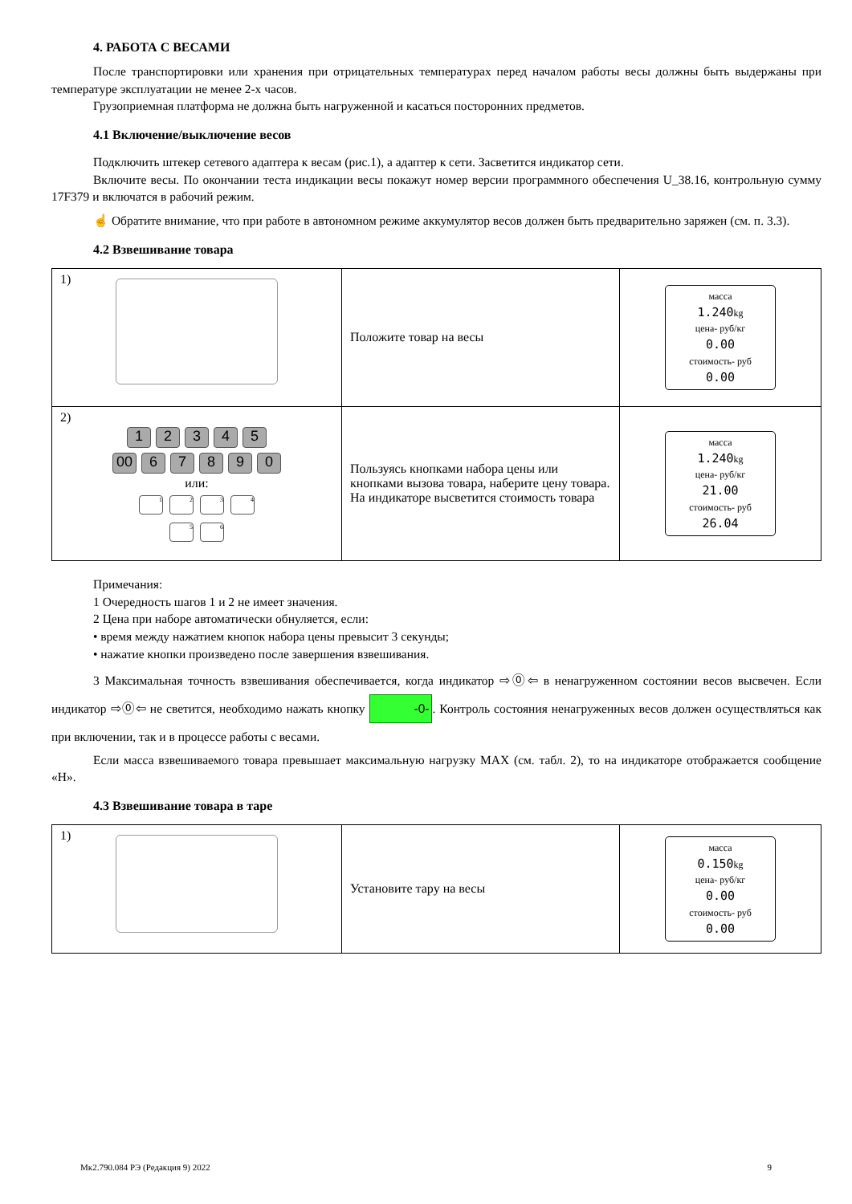4. РАБОТА С ВЕСАМИ
После транспортировки или хранения при отрицательных температурах перед началом работы весы должны быть выдержаны при температуре эксплуатации не менее 2-х часов.
Грузоприемная платформа не должна быть нагруженной и касаться посторонних предметов.
4.1 Включение/выключение весов
Подключить штекер сетевого адаптера к весам (рис.1), а адаптер к сети. Засветится индикатор сети.
Включите весы. По окончании теста индикации весы покажут номер версии программного обеспечения U_38.16, контрольную сумму 17F379 и включатся в рабочий режим.
☝ Обратите внимание, что при работе в автономном режиме аккумулятор весов должен быть предварительно заряжен (см. п. 3.3).
4.2 Взвешивание товара
| 1) | Положите товар на весы | масса 1.240 kg цена- руб/кг 0.00 стоимость- руб 0.00 |
| 2) 1 2 3 4 5 00 6 7 8 9 0 или: 1 2 3 4 5 6 | Пользуясь кнопками набора цены или кнопками вызова товара, наберите цену товара. На индикаторе высветится стоимость товара | масса 1.240 kg цена- руб/кг 21.00 стоимость- руб 26.04 |
Примечания:
1 Очередность шагов 1 и 2 не имеет значения.
2 Цена при наборе автоматически обнуляется, если:
• время между нажатием кнопок набора цены превысит 3 секунды;
• нажатие кнопки произведено после завершения взвешивания.
3 Максимальная точность взвешивания обеспечивается, когда индикатор ⇨⓪⇦ в ненагруженном состоянии весов высвечен. Если индикатор ⇨⓪⇦ не светится, необходимо нажать кнопку -0-. Контроль состояния ненагруженных весов должен осуществляться как при включении, так и в процессе работы с весами.
Если масса взвешиваемого товара превышает максимальную нагрузку MAX (см. табл. 2), то на индикаторе отображается сообщение «Н».
4.3 Взвешивание товара в таре
| 1) | Установите тару на весы | масса 0.150 kg цена- руб/кг 0.00 стоимость- руб 0.00 |
Мк2.790.084 РЭ (Редакция 9) 2022 9